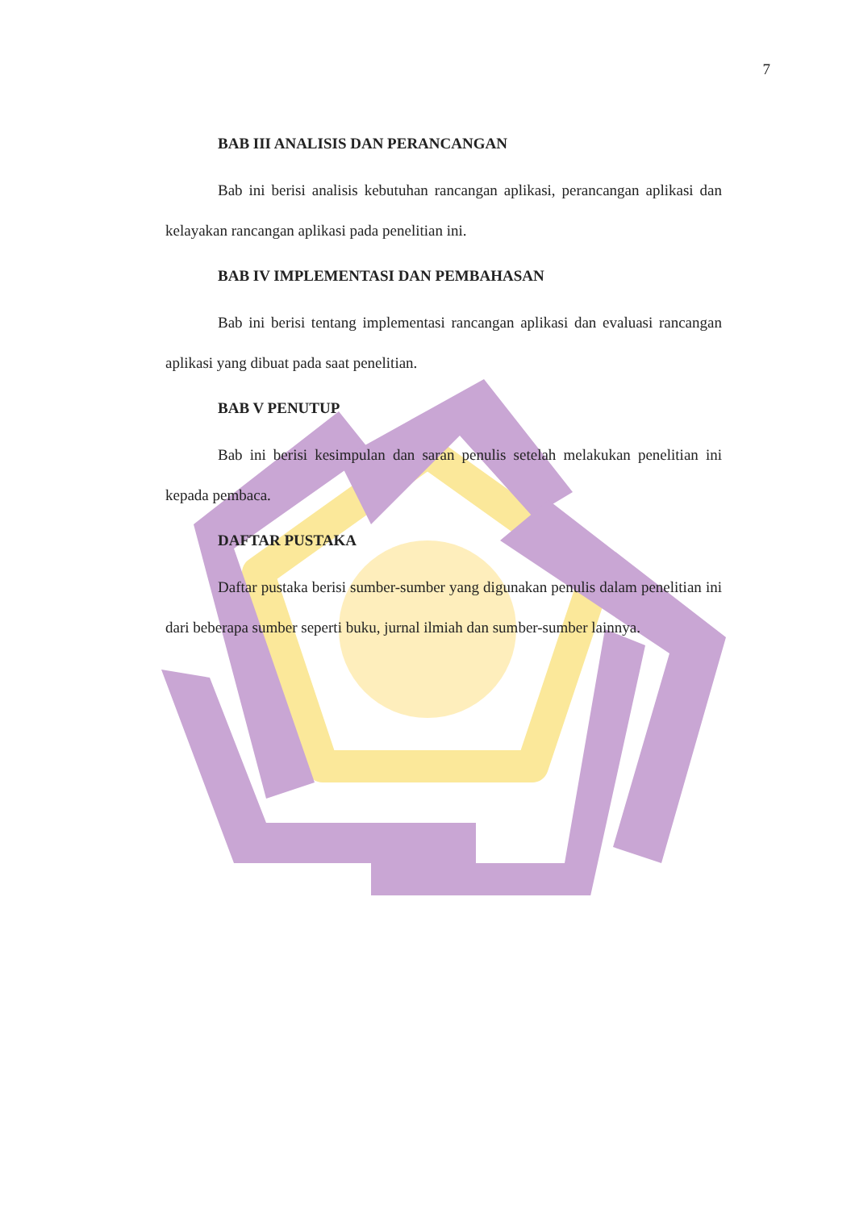7
BAB III ANALISIS DAN PERANCANGAN
Bab ini berisi analisis kebutuhan rancangan aplikasi, perancangan aplikasi dan kelayakan rancangan aplikasi pada penelitian ini.
BAB IV IMPLEMENTASI DAN PEMBAHASAN
Bab ini berisi tentang implementasi rancangan aplikasi dan evaluasi rancangan aplikasi yang dibuat pada saat penelitian.
BAB V PENUTUP
Bab ini berisi kesimpulan dan saran penulis setelah melakukan penelitian ini kepada pembaca.
DAFTAR PUSTAKA
Daftar pustaka berisi sumber-sumber yang digunakan penulis dalam penelitian ini dari beberapa sumber seperti buku, jurnal ilmiah dan sumber-sumber lainnya.